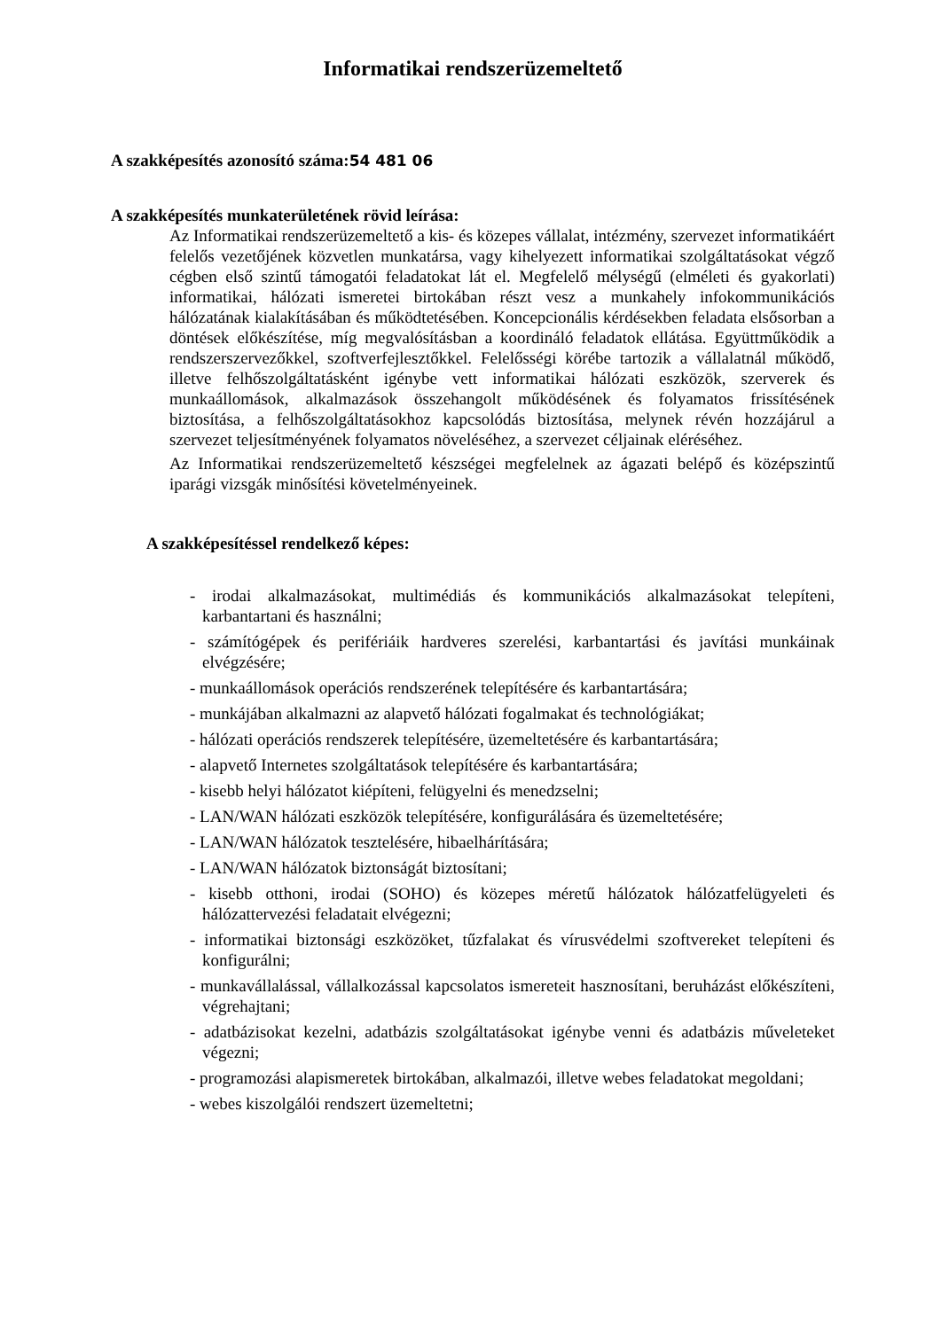Informatikai rendszerüzemeltető
A szakképesítés azonosító száma:54 481 06
A szakképesítés munkaterületének rövid leírása:
Az Informatikai rendszerüzemeltető a kis- és közepes vállalat, intézmény, szervezet informatikáért felelős vezetőjének közvetlen munkatársa, vagy kihelyezett informatikai szolgáltatásokat végző cégben első szintű támogatói feladatokat lát el. Megfelelő mélységű (elméleti és gyakorlati) informatikai, hálózati ismeretei birtokában részt vesz a munkahely infokommunikációs hálózatának kialakításában és működtetésében. Koncepcionális kérdésekben feladata elsősorban a döntések előkészítése, míg megvalósításban a koordináló feladatok ellátása. Együttműködik a rendszerszervezőkkel, szoftverfejlesztőkkel. Felelősségi körébe tartozik a vállalatnál működő, illetve felhőszolgáltatásként igénybe vett informatikai hálózati eszközök, szerverek és munkaállomások, alkalmazások összehangolt működésének és folyamatos frissítésének biztosítása, a felhőszolgáltatásokhoz kapcsolódás biztosítása, melynek révén hozzájárul a szervezet teljesítményének folyamatos növeléséhez, a szervezet céljainak eléréséhez.
Az Informatikai rendszerüzemeltető készségei megfelelnek az ágazati belépő és középszintű iparági vizsgák minősítési követelményeinek.
A szakképesítéssel rendelkező képes:
- irodai alkalmazásokat, multimédiás és kommunikációs alkalmazásokat telepíteni, karbantartani és használni;
- számítógépek és perifériáik hardveres szerelési, karbantartási és javítási munkáinak elvégzésére;
- munkaállomások operációs rendszerének telepítésére és karbantartására;
- munkájában alkalmazni az alapvető hálózati fogalmakat és technológiákat;
- hálózati operációs rendszerek telepítésére, üzemeltetésére és karbantartására;
- alapvető Internetes szolgáltatások telepítésére és karbantartására;
- kisebb helyi hálózatot kiépíteni, felügyelni és menedzselni;
- LAN/WAN hálózati eszközök telepítésére, konfigurálására és üzemeltetésére;
- LAN/WAN hálózatok tesztelésére, hibaelhárítására;
- LAN/WAN hálózatok biztonságát biztosítani;
- kisebb otthoni, irodai (SOHO) és közepes méretű hálózatok hálózatfelügyeleti és hálózattervezési feladatait elvégezni;
- informatikai biztonsági eszközöket, tűzfalakat és vírusvédelmi szoftvereket telepíteni és konfigurálni;
- munkavállalással, vállalkozással kapcsolatos ismereteit hasznosítani, beruházást előkészíteni, végrehajtani;
- adatbázisokat kezelni, adatbázis szolgáltatásokat igénybe venni és adatbázis műveleteket végezni;
- programozási alapismeretek birtokában, alkalmazói, illetve webes feladatokat megoldani;
- webes kiszolgálói rendszert üzemeltetni;